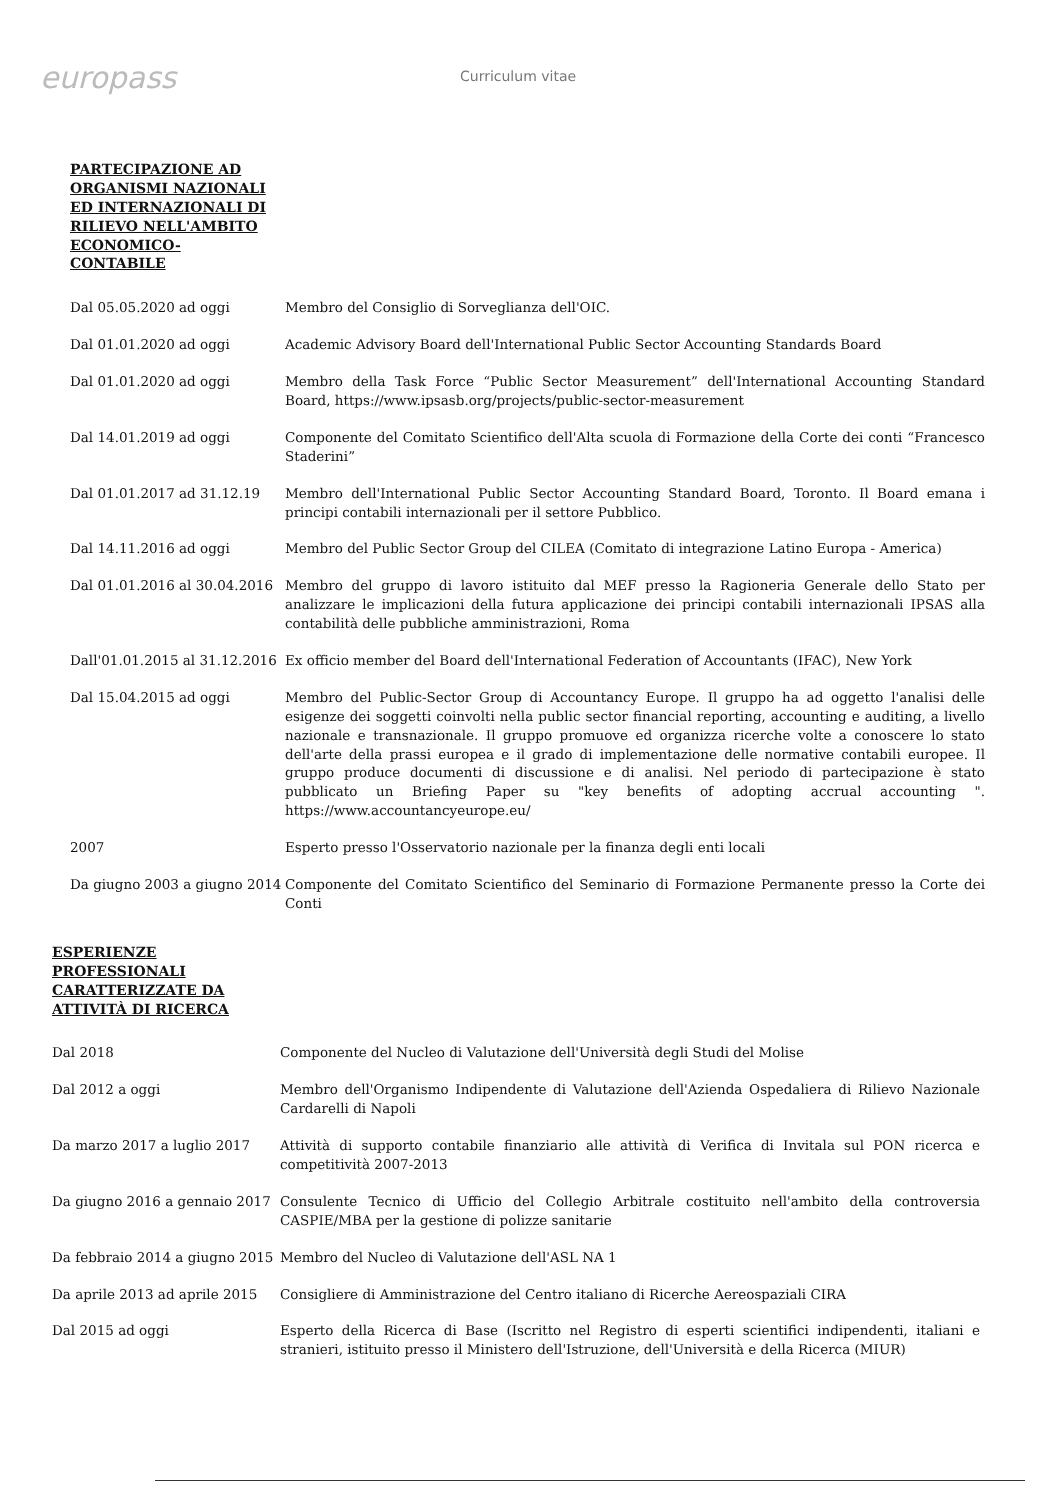europass
Curriculum vitae
PARTECIPAZIONE AD ORGANISMI NAZIONALI ED INTERNAZIONALI DI RILIEVO NELL'AMBITO ECONOMICO-CONTABILE
Dal 05.05.2020 ad oggi Membro del Consiglio di Sorveglianza dell'OIC.
Dal 01.01.2020 ad oggi Academic Advisory Board dell'International Public Sector Accounting Standards Board
Dal 01.01.2020 ad oggi Membro della Task Force “Public Sector Measurement” dell'International Accounting Standard Board, https://www.ipsasb.org/projects/public-sector-measurement
Dal 14.01.2019 ad oggi Componente del Comitato Scientifico dell'Alta scuola di Formazione della Corte dei conti “Francesco Staderini”
Dal 01.01.2017 ad 31.12.19 Membro dell'International Public Sector Accounting Standard Board, Toronto. Il Board emana i principi contabili internazionali per il settore Pubblico.
Dal 14.11.2016 ad oggi Membro del Public Sector Group del CILEA (Comitato di integrazione Latino Europa - America)
Dal 01.01.2016 al 30.04.2016
Membro del gruppo di lavoro istituito dal MEF presso la Ragioneria Generale dello Stato per analizzare le implicazioni della futura applicazione dei principi contabili internazionali IPSAS alla contabilità delle pubbliche amministrazioni, Roma
Dall'01.01.2015 al 31.12.2016
Ex officio member del Board dell'International Federation of Accountants (IFAC), New York
Dal 15.04.2015 ad oggi Membro del Public-Sector Group di Accountancy Europe. Il gruppo ha ad oggetto l'analisi delle esigenze dei soggetti coinvolti nella public sector financial reporting, accounting e auditing, a livello nazionale e transnazionale. Il gruppo promuove ed organizza ricerche volte a conoscere lo stato dell'arte della prassi europea e il grado di implementazione delle normative contabili europee. Il gruppo produce documenti di discussione e di analisi. Nel periodo di partecipazione è stato pubblicato un Briefing Paper su "key benefits of adopting accrual accounting ". https://www.accountancyeurope.eu/
2007 Esperto presso l'Osservatorio nazionale per la finanza degli enti locali
Da giugno 2003 a giugno 2014
Componente del Comitato Scientifico del Seminario di Formazione Permanente presso la Corte dei Conti
ESPERIENZE PROFESSIONALI CARATTERIZZATE DA ATTIVITÀ DI RICERCA
Dal 2018 Componente del Nucleo di Valutazione dell'Università degli Studi del Molise
Dal 2012 a oggi Membro dell'Organismo Indipendente di Valutazione dell'Azienda Ospedaliera di Rilievo Nazionale Cardarelli di Napoli
Da marzo 2017 a luglio 2017 Attività di supporto contabile finanziario alle attività di Verifica di Invitala sul PON ricerca e competitività 2007-2013
Da giugno 2016 a gennaio 2017
Consulente Tecnico di Ufficio del Collegio Arbitrale costituito nell'ambito della controversia CASPIE/MBA per la gestione di polizze sanitarie
Da febbraio 2014 a giugno 2015
Membro del Nucleo di Valutazione dell'ASL NA 1
Da aprile 2013 ad aprile 2015
Consigliere di Amministrazione del Centro italiano di Ricerche Aereospaziali CIRA
Dal 2015 ad oggi Esperto della Ricerca di Base (Iscritto nel Registro di esperti scientifici indipendenti, italiani e stranieri, istituito presso il Ministero dell'Istruzione, dell'Università e della Ricerca (MIUR)